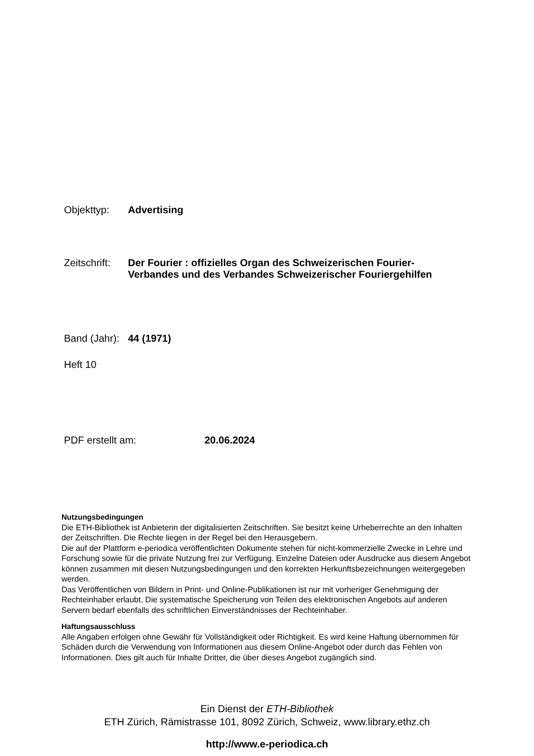Objekttyp: Advertising
Zeitschrift: Der Fourier : offizielles Organ des Schweizerischen Fourier-
Verbandes und des Verbandes Schweizerischer Fouriergehilfen
Band (Jahr): 44 (1971)
Heft 10
PDF erstellt am: 20.06.2024
Nutzungsbedingungen
Die ETH-Bibliothek ist Anbieterin der digitalisierten Zeitschriften. Sie besitzt keine Urheberrechte an den Inhalten der Zeitschriften. Die Rechte liegen in der Regel bei den Herausgebern.
Die auf der Plattform e-periodica veröffentlichten Dokumente stehen für nicht-kommerzielle Zwecke in Lehre und Forschung sowie für die private Nutzung frei zur Verfügung. Einzelne Dateien oder Ausdrucke aus diesem Angebot können zusammen mit diesen Nutzungsbedingungen und den korrekten Herkunftsbezeichnungen weitergegeben werden.
Das Veröffentlichen von Bildern in Print- und Online-Publikationen ist nur mit vorheriger Genehmigung der Rechteinhaber erlaubt. Die systematische Speicherung von Teilen des elektronischen Angebots auf anderen Servern bedarf ebenfalls des schriftlichen Einverständnisses der Rechteinhaber.
Haftungsausschluss
Alle Angaben erfolgen ohne Gewähr für Vollständigkeit oder Richtigkeit. Es wird keine Haftung übernommen für Schäden durch die Verwendung von Informationen aus diesem Online-Angebot oder durch das Fehlen von Informationen. Dies gilt auch für Inhalte Dritter, die über dieses Angebot zugänglich sind.
Ein Dienst der ETH-Bibliothek
ETH Zürich, Rämistrasse 101, 8092 Zürich, Schweiz, www.library.ethz.ch
http://www.e-periodica.ch